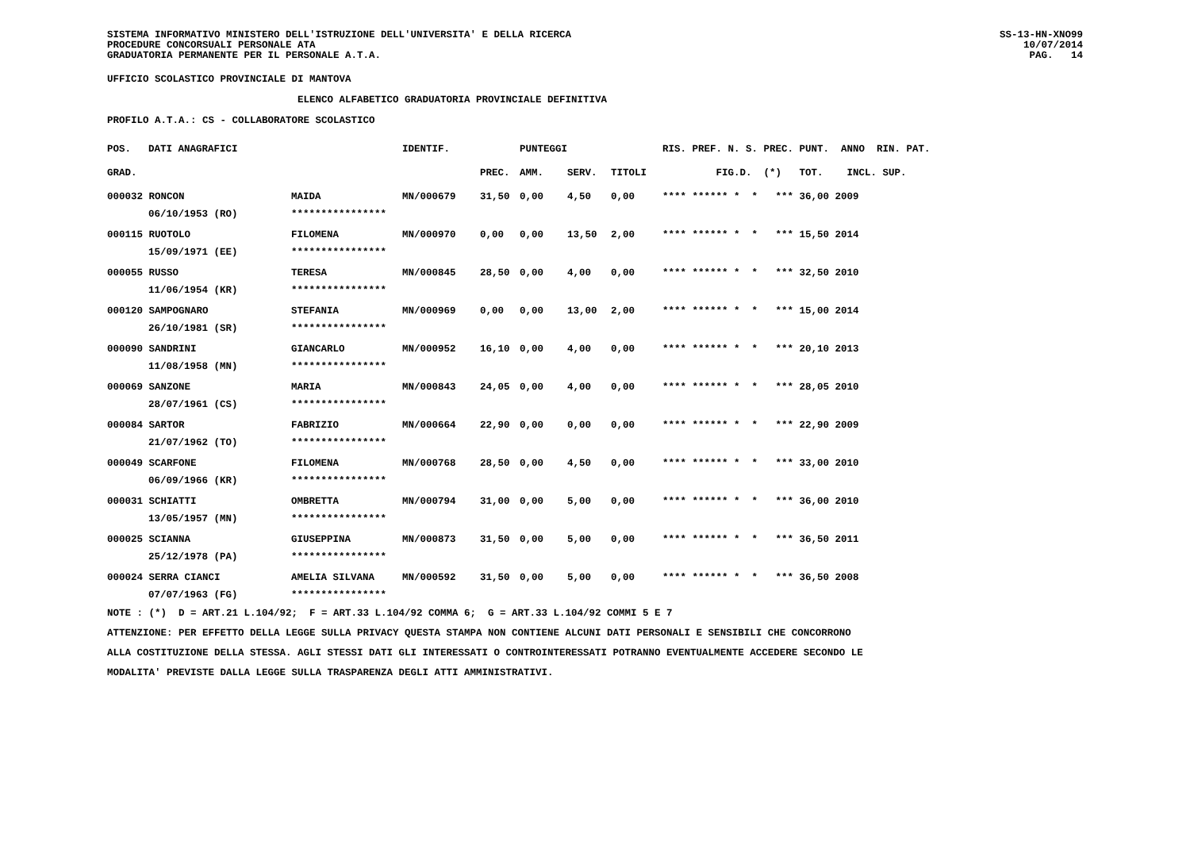SISTEMA INFORMATIVO MINISTERO DELL'ISTRUZIONE DELL'UNIVERSITA' E DELLA RICERCA PROCEDURE CONCORSUALI PERSONALE ATA GRADUATORIA PERMANENTE PER IL PERSONALE A.T.A.
SS-13-HN-XNO99 10/07/2014 PAG. 14
UFFICIO SCOLASTICO PROVINCIALE DI MANTOVA
ELENCO ALFABETICO GRADUATORIA PROVINCIALE DEFINITIVA
PROFILO A.T.A.: CS - COLLABORATORE SCOLASTICO
| POS. | DATI ANAGRAFICI | | IDENTIF. | | PUNTEGGI | | | RIS. PREF. N. S. PREC. PUNT. ANNO RIN. PAT. |
| --- | --- | --- | --- | --- | --- | --- | --- | --- |
| GRAD. | | | | PREC. | AMM. | SERV. | TITOLI | FIG.D. (*) TOT. INCL. SUP. |
| 000032 RONCON | | MAIDA | MN/000679 | 31,50 | 0,00 | 4,50 | 0,00 | **** ****** * * *** 36,00 2009 |
| | 06/10/1953 (RO) | **************** | | | | | | |
| 000115 RUOTOLO | | FILOMENA | MN/000970 | 0,00 | 0,00 | 13,50 | 2,00 | **** ****** * * *** 15,50 2014 |
| | 15/09/1971 (EE) | **************** | | | | | | |
| 000055 RUSSO | | TERESA | MN/000845 | 28,50 | 0,00 | 4,00 | 0,00 | **** ****** * * *** 32,50 2010 |
| | 11/06/1954 (KR) | **************** | | | | | | |
| 000120 SAMPOGNARO | | STEFANIA | MN/000969 | 0,00 | 0,00 | 13,00 | 2,00 | **** ****** * * *** 15,00 2014 |
| | 26/10/1981 (SR) | **************** | | | | | | |
| 000090 SANDRINI | | GIANCARLO | MN/000952 | 16,10 | 0,00 | 4,00 | 0,00 | **** ****** * * *** 20,10 2013 |
| | 11/08/1958 (MN) | **************** | | | | | | |
| 000069 SANZONE | | MARIA | MN/000843 | 24,05 | 0,00 | 4,00 | 0,00 | **** ****** * * *** 28,05 2010 |
| | 28/07/1961 (CS) | **************** | | | | | | |
| 000084 SARTOR | | FABRIZIO | MN/000664 | 22,90 | 0,00 | 0,00 | 0,00 | **** ****** * * *** 22,90 2009 |
| | 21/07/1962 (TO) | **************** | | | | | | |
| 000049 SCARFONE | | FILOMENA | MN/000768 | 28,50 | 0,00 | 4,50 | 0,00 | **** ****** * * *** 33,00 2010 |
| | 06/09/1966 (KR) | **************** | | | | | | |
| 000031 SCHIATTI | | OMBRETTA | MN/000794 | 31,00 | 0,00 | 5,00 | 0,00 | **** ****** * * *** 36,00 2010 |
| | 13/05/1957 (MN) | **************** | | | | | | |
| 000025 SCIANNA | | GIUSEPPINA | MN/000873 | 31,50 | 0,00 | 5,00 | 0,00 | **** ****** * * *** 36,50 2011 |
| | 25/12/1978 (PA) | **************** | | | | | | |
| 000024 SERRA CIANCI | | AMELIA SILVANA | MN/000592 | 31,50 | 0,00 | 5,00 | 0,00 | **** ****** * * *** 36,50 2008 |
| | 07/07/1963 (FG) | **************** | | | | | | |
NOTE : (*) D = ART.21 L.104/92; F = ART.33 L.104/92 COMMA 6; G = ART.33 L.104/92 COMMI 5 E 7 ATTENZIONE: PER EFFETTO DELLA LEGGE SULLA PRIVACY QUESTA STAMPA NON CONTIENE ALCUNI DATI PERSONALI E SENSIBILI CHE CONCORRONO ALLA COSTITUZIONE DELLA STESSA. AGLI STESSI DATI GLI INTERESSATI O CONTROINTERESSATI POTRANNO EVENTUALMENTE ACCEDERE SECONDO LE MODALITA' PREVISTE DALLA LEGGE SULLA TRASPARENZA DEGLI ATTI AMMINISTRATIVI.